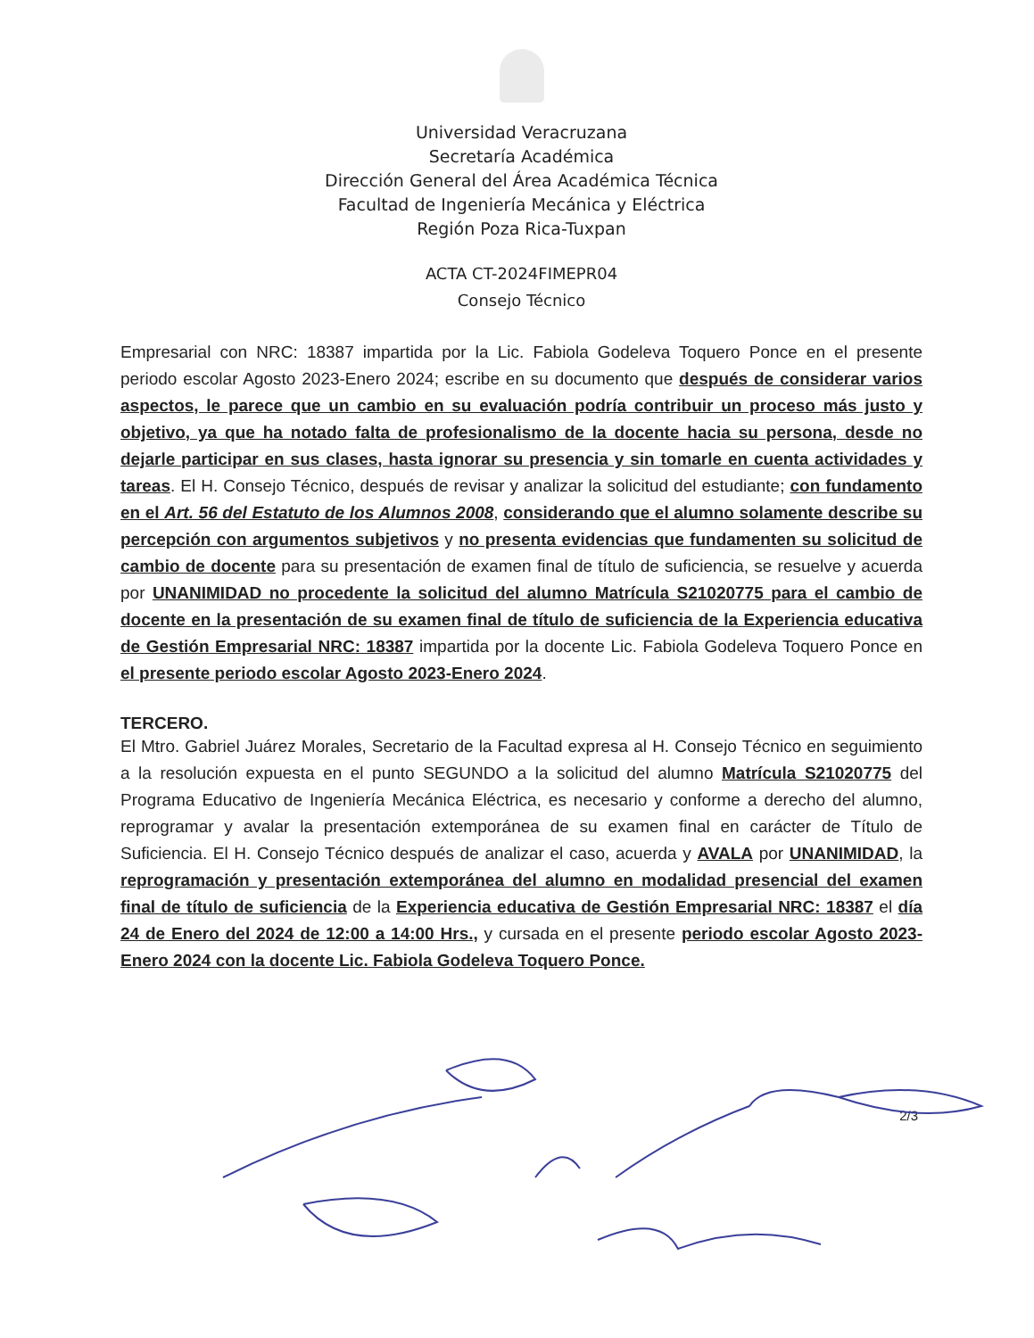Universidad Veracruzana
Secretaría Académica
Dirección General del Área Académica Técnica
Facultad de Ingeniería Mecánica y Eléctrica
Región Poza Rica-Tuxpan
ACTA CT-2024FIMEPR04
Consejo Técnico
Empresarial con NRC: 18387 impartida por la Lic. Fabiola Godeleva Toquero Ponce en el presente periodo escolar Agosto 2023-Enero 2024; escribe en su documento que después de considerar varios aspectos, le parece que un cambio en su evaluación podría contribuir un proceso más justo y objetivo, ya que ha notado falta de profesionalismo de la docente hacia su persona, desde no dejarle participar en sus clases, hasta ignorar su presencia y sin tomarle en cuenta actividades y tareas. El H. Consejo Técnico, después de revisar y analizar la solicitud del estudiante; con fundamento en el Art. 56 del Estatuto de los Alumnos 2008, considerando que el alumno solamente describe su percepción con argumentos subjetivos y no presenta evidencias que fundamenten su solicitud de cambio de docente para su presentación de examen final de título de suficiencia, se resuelve y acuerda por UNANIMIDAD no procedente la solicitud del alumno Matrícula S21020775 para el cambio de docente en la presentación de su examen final de título de suficiencia de la Experiencia educativa de Gestión Empresarial NRC: 18387 impartida por la docente Lic. Fabiola Godeleva Toquero Ponce en el presente periodo escolar Agosto 2023-Enero 2024.
TERCERO.
El Mtro. Gabriel Juárez Morales, Secretario de la Facultad expresa al H. Consejo Técnico en seguimiento a la resolución expuesta en el punto SEGUNDO a la solicitud del alumno Matrícula S21020775 del Programa Educativo de Ingeniería Mecánica Eléctrica, es necesario y conforme a derecho del alumno, reprogramar y avalar la presentación extemporánea de su examen final en carácter de Título de Suficiencia. El H. Consejo Técnico después de analizar el caso, acuerda y AVALA por UNANIMIDAD, la reprogramación y presentación extemporánea del alumno en modalidad presencial del examen final de título de suficiencia de la Experiencia educativa de Gestión Empresarial NRC: 18387 el día 24 de Enero del 2024 de 12:00 a 14:00 Hrs., y cursada en el presente periodo escolar Agosto 2023-Enero 2024 con la docente Lic. Fabiola Godeleva Toquero Ponce.
2/3